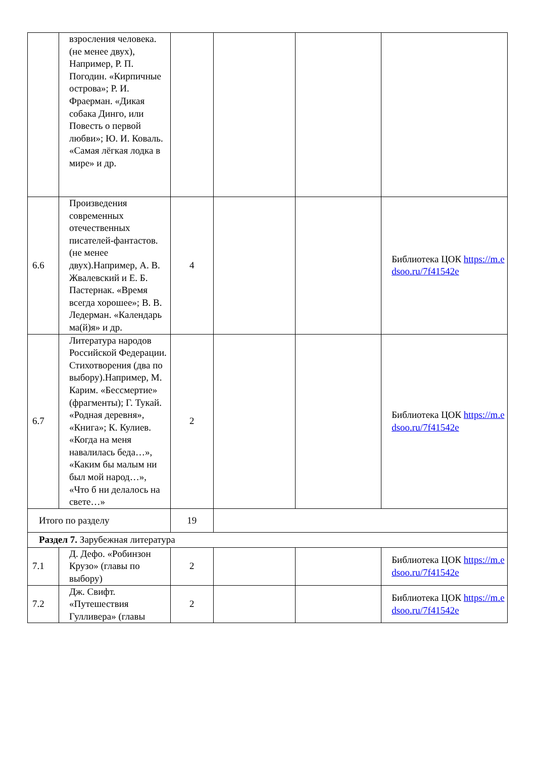| | взросления человека. (не менее двух), Например, Р. П. Погодин. «Кирпичные острова»; Р. И. Фраерман. «Дикая собака Динго, или Повесть о первой любви»; Ю. И. Коваль. «Самая лёгкая лодка в мире» и др. | | | | |
| 6.6 | Произведения современных отечественных писателей-фантастов. (не менее двух).Например, А. В. Жвалевский и Е. Б. Пастернак. «Время всегда хорошее»; В. В. Ледерман. «Календарь ма(й)я» и др. | 4 | | | Библиотека ЦОК https://m.edsoo.ru/7f41542e |
| 6.7 | Литература народов Российской Федерации. Стихотворения (два по выбору).Например, М. Карим. «Бессмертие» (фрагменты); Г. Тукай. «Родная деревня», «Книга»; К. Кулиев. «Когда на меня навалилась беда…», «Каким бы малым ни был мой народ…», «Что б ни делалось на свете…» | 2 | | | Библиотека ЦОК https://m.edsoo.ru/7f41542e |
| Итого по разделу | | 19 | | | |
| Раздел 7. Зарубежная литература | | | | | |
| 7.1 | Д. Дефо. «Робинзон Крузо» (главы по выбору) | 2 | | | Библиотека ЦОК https://m.edsoo.ru/7f41542e |
| 7.2 | Дж. Свифт. «Путешествия Гулливера» (главы | 2 | | | Библиотека ЦОК https://m.edsoo.ru/7f41542e |